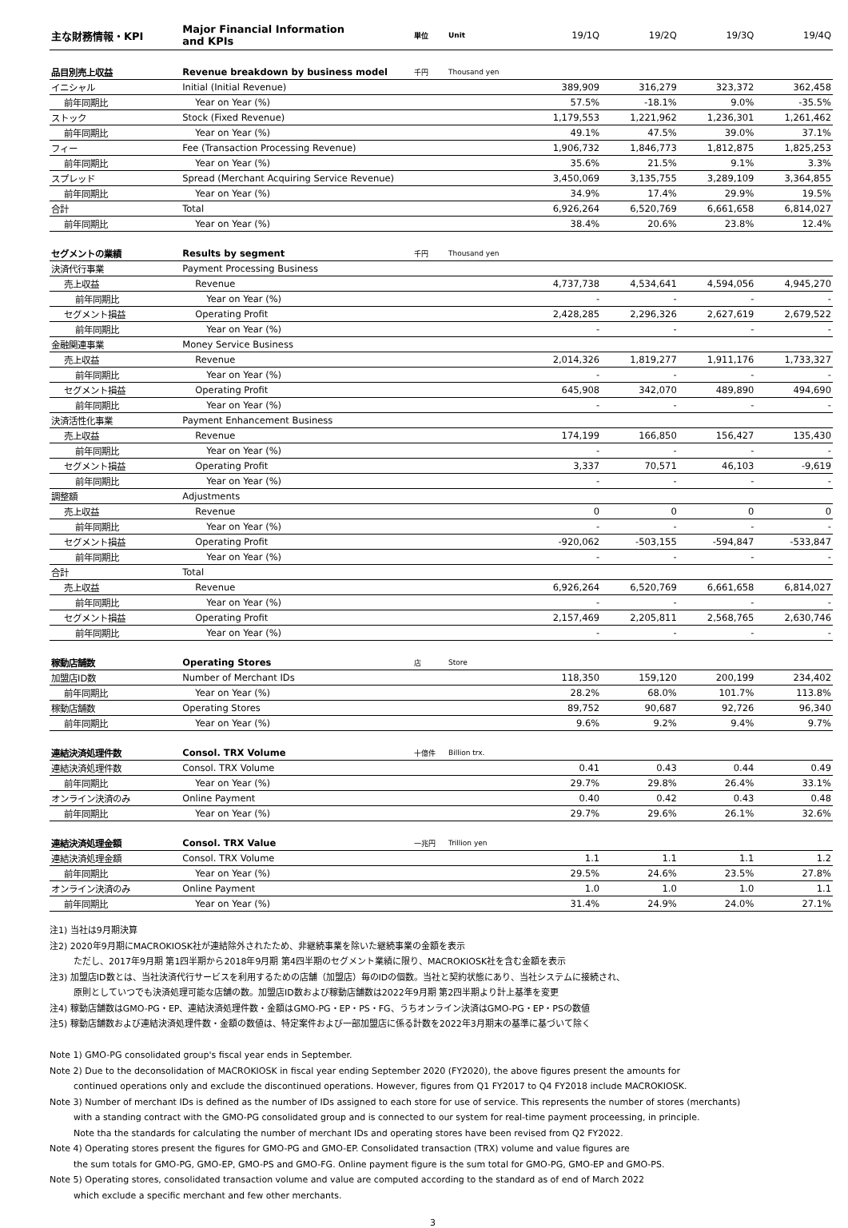| 主な財務情報・KPI | Major Financial Information and KPIs | 単位 | Unit | 19/1Q | 19/2Q | 19/3Q | 19/4Q |
| 品目別売上収益 | Revenue breakdown by business model | 千円 | Thousand yen | | | | |
| イニシャル | Initial (Initial Revenue) | | | 389,909 | 316,279 | 323,372 | 362,458 |
| 前年同期比 | Year on Year (%) | | | 57.5% | -18.1% | 9.0% | -35.5% |
| ストック | Stock (Fixed Revenue) | | | 1,179,553 | 1,221,962 | 1,236,301 | 1,261,462 |
| 前年同期比 | Year on Year (%) | | | 49.1% | 47.5% | 39.0% | 37.1% |
| フィー | Fee (Transaction Processing Revenue) | | | 1,906,732 | 1,846,773 | 1,812,875 | 1,825,253 |
| 前年同期比 | Year on Year (%) | | | 35.6% | 21.5% | 9.1% | 3.3% |
| スプレッド | Spread (Merchant Acquiring Service Revenue) | | | 3,450,069 | 3,135,755 | 3,289,109 | 3,364,855 |
| 前年同期比 | Year on Year (%) | | | 34.9% | 17.4% | 29.9% | 19.5% |
| 合計 | Total | | | 6,926,264 | 6,520,769 | 6,661,658 | 6,814,027 |
| 前年同期比 | Year on Year (%) | | | 38.4% | 20.6% | 23.8% | 12.4% |
| セグメントの業績 | Results by segment | 千円 | Thousand yen | | | | |
| 決済代行事業 | Payment Processing Business | | | | | | |
| 売上収益 | Revenue | | | 4,737,738 | 4,534,641 | 4,594,056 | 4,945,270 |
| 前年同期比 | Year on Year (%) | | | - | - | - | - |
| セグメント損益 | Operating Profit | | | 2,428,285 | 2,296,326 | 2,627,619 | 2,679,522 |
| 前年同期比 | Year on Year (%) | | | - | - | - | - |
| 金融関連事業 | Money Service Business | | | | | | |
| 売上収益 | Revenue | | | 2,014,326 | 1,819,277 | 1,911,176 | 1,733,327 |
| 前年同期比 | Year on Year (%) | | | - | - | - | - |
| セグメント損益 | Operating Profit | | | 645,908 | 342,070 | 489,890 | 494,690 |
| 前年同期比 | Year on Year (%) | | | - | - | - | - |
| 決済活性化事業 | Payment Enhancement Business | | | | | | |
| 売上収益 | Revenue | | | 174,199 | 166,850 | 156,427 | 135,430 |
| 前年同期比 | Year on Year (%) | | | - | - | - | - |
| セグメント損益 | Operating Profit | | | 3,337 | 70,571 | 46,103 | -9,619 |
| 前年同期比 | Year on Year (%) | | | - | - | - | - |
| 調整額 | Adjustments | | | | | | |
| 売上収益 | Revenue | | | 0 | 0 | 0 | 0 |
| 前年同期比 | Year on Year (%) | | | - | - | - | - |
| セグメント損益 | Operating Profit | | | -920,062 | -503,155 | -594,847 | -533,847 |
| 前年同期比 | Year on Year (%) | | | - | - | - | - |
| 合計 | Total | | | | | | |
| 売上収益 | Revenue | | | 6,926,264 | 6,520,769 | 6,661,658 | 6,814,027 |
| 前年同期比 | Year on Year (%) | | | - | - | - | - |
| セグメント損益 | Operating Profit | | | 2,157,469 | 2,205,811 | 2,568,765 | 2,630,746 |
| 前年同期比 | Year on Year (%) | | | - | - | - | - |
| 稼動店舗数 | Operating Stores | 店 | Store | | | | |
| 加盟店ID数 | Number of Merchant IDs | | | 118,350 | 159,120 | 200,199 | 234,402 |
| 前年同期比 | Year on Year (%) | | | 28.2% | 68.0% | 101.7% | 113.8% |
| 稼動店舗数 | Operating Stores | | | 89,752 | 90,687 | 92,726 | 96,340 |
| 前年同期比 | Year on Year (%) | | | 9.6% | 9.2% | 9.4% | 9.7% |
| 連結決済処理件数 | Consol. TRX Volume | 十億件 | Billion trx. | | | | |
| 連結決済処理件数 | Consol. TRX Volume | | | 0.41 | 0.43 | 0.44 | 0.49 |
| 前年同期比 | Year on Year (%) | | | 29.7% | 29.8% | 26.4% | 33.1% |
| オンライン決済のみ | Online Payment | | | 0.40 | 0.42 | 0.43 | 0.48 |
| 前年同期比 | Year on Year (%) | | | 29.7% | 29.6% | 26.1% | 32.6% |
| 連結決済処理金額 | Consol. TRX Value | 一兆円 | Trillion yen | | | | |
| 連結決済処理金額 | Consol. TRX Volume | | | 1.1 | 1.1 | 1.1 | 1.2 |
| 前年同期比 | Year on Year (%) | | | 29.5% | 24.6% | 23.5% | 27.8% |
| オンライン決済のみ | Online Payment | | | 1.0 | 1.0 | 1.0 | 1.1 |
| 前年同期比 | Year on Year (%) | | | 31.4% | 24.9% | 24.0% | 27.1% |
注1) 当社は9月期決算
注2) 2020年9月期にMACROKIOSK社が連結除外されたため、非継続事業を除いた継続事業の金額を表示
ただし、2017年9月期 第1四半期から2018年9月期 第4四半期のセグメント業績に限り、MACROKIOSK社を含む金額を表示
注3) 加盟店ID数とは、当社決済代行サービスを利用するための店舗（加盟店）毎のIDの個数。当社と契約状態にあり、当社システムに接続され、
原則としていつでも決済処理可能な店舗の数。加盟店ID数および稼動店舗数は2022年9月期 第2四半期より計上基準を変更
注4) 稼動店舗数はGMO-PG・EP、連結決済処理件数・金額はGMO-PG・EP・PS・FG、うちオンライン決済はGMO-PG・EP・PSの数値
注5) 稼動店舗数および連結決済処理件数・金額の数値は、特定案件および一部加盟店に係る計数を2022年3月期末の基準に基づいて除く
Note 1) GMO-PG consolidated group's fiscal year ends in September.
Note 2) Due to the deconsolidation of MACROKIOSK in fiscal year ending September 2020 (FY2020), the above figures present the amounts for
continued operations only and exclude the discontinued operations. However, figures from Q1 FY2017 to Q4 FY2018 include MACROKIOSK.
Note 3) Number of merchant IDs is defined as the number of IDs assigned to each store for use of service. This represents the number of stores (merchants)
with a standing contract with the GMO-PG consolidated group and is connected to our system for real-time payment proceessing, in principle.
Note tha the standards for calculating the number of merchant IDs and operating stores have been revised from Q2 FY2022.
Note 4) Operating stores present the figures for GMO-PG and GMO-EP. Consolidated transaction (TRX) volume and value figures are
the sum totals for GMO-PG, GMO-EP, GMO-PS and GMO-FG. Online payment figure is the sum total for GMO-PG, GMO-EP and GMO-PS.
Note 5) Operating stores, consolidated transaction volume and value are computed according to the standard as of end of March 2022
which exclude a specific merchant and few other merchants.
3